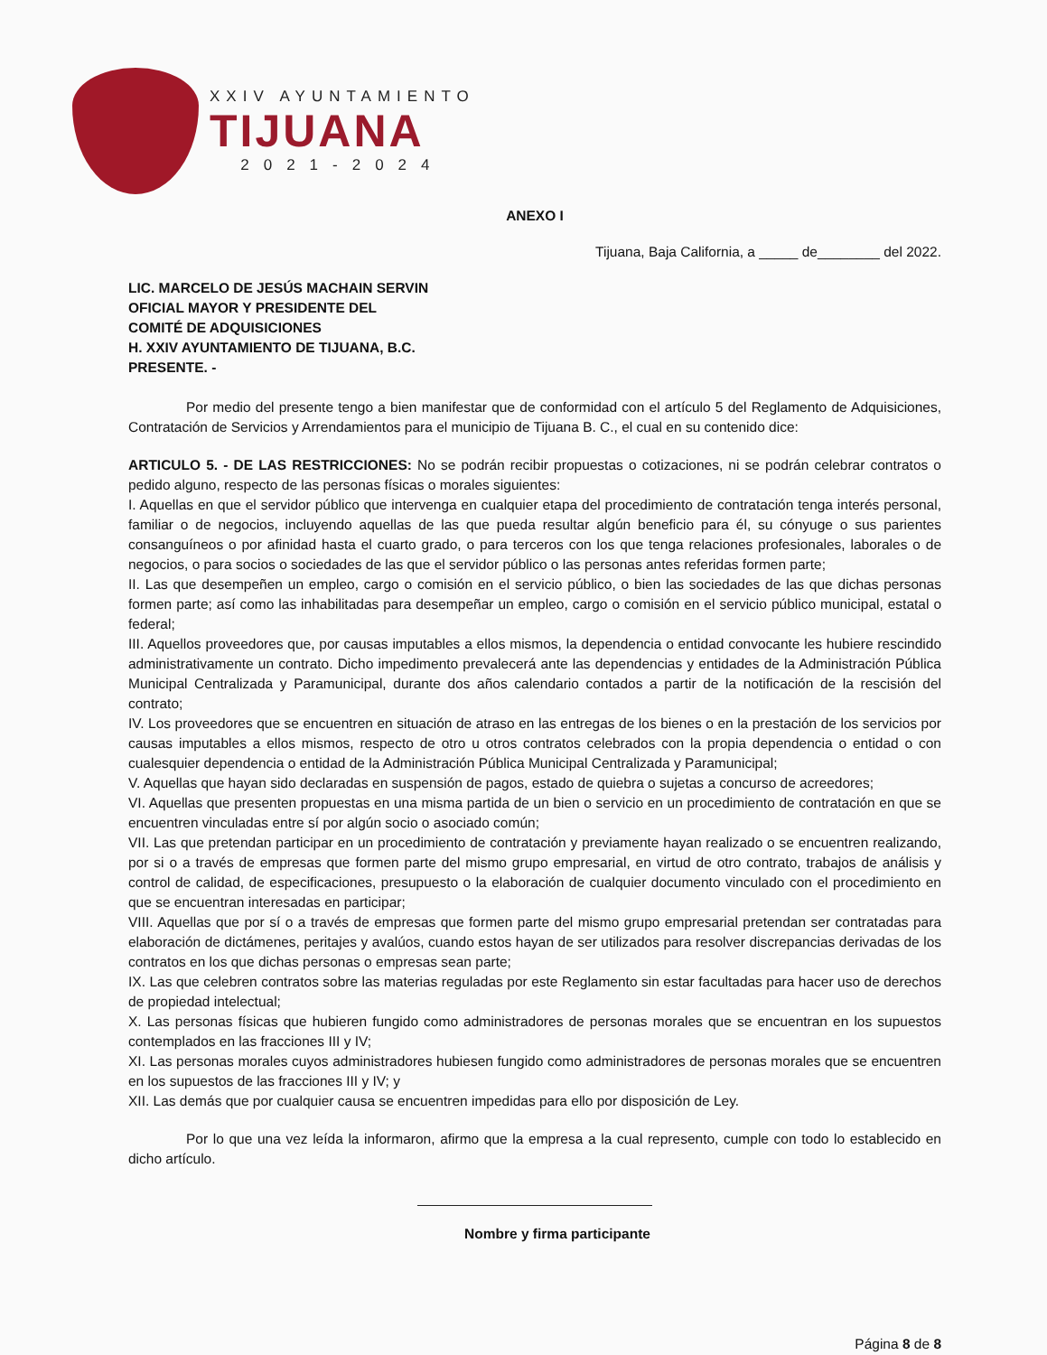XXIV AYUNTAMIENTO
TIJUANA
2021-2024
ANEXO I
Tijuana, Baja California, a _____ de________ del 2022.
LIC. MARCELO DE JESÚS MACHAIN SERVIN
OFICIAL MAYOR Y PRESIDENTE DEL
COMITÉ DE ADQUISICIONES
H. XXIV AYUNTAMIENTO DE TIJUANA, B.C.
PRESENTE. -
Por medio del presente tengo a bien manifestar que de conformidad con el artículo 5 del Reglamento de Adquisiciones, Contratación de Servicios y Arrendamientos para el municipio de Tijuana B. C., el cual en su contenido dice:
ARTICULO 5. - DE LAS RESTRICCIONES: No se podrán recibir propuestas o cotizaciones, ni se podrán celebrar contratos o pedido alguno, respecto de las personas físicas o morales siguientes:
I. Aquellas en que el servidor público que intervenga en cualquier etapa del procedimiento de contratación tenga interés personal, familiar o de negocios, incluyendo aquellas de las que pueda resultar algún beneficio para él, su cónyuge o sus parientes consanguíneos o por afinidad hasta el cuarto grado, o para terceros con los que tenga relaciones profesionales, laborales o de negocios, o para socios o sociedades de las que el servidor público o las personas antes referidas formen parte;
II. Las que desempeñen un empleo, cargo o comisión en el servicio público, o bien las sociedades de las que dichas personas formen parte; así como las inhabilitadas para desempeñar un empleo, cargo o comisión en el servicio público municipal, estatal o federal;
III. Aquellos proveedores que, por causas imputables a ellos mismos, la dependencia o entidad convocante les hubiere rescindido administrativamente un contrato. Dicho impedimento prevalecerá ante las dependencias y entidades de la Administración Pública Municipal Centralizada y Paramunicipal, durante dos años calendario contados a partir de la notificación de la rescisión del contrato;
IV. Los proveedores que se encuentren en situación de atraso en las entregas de los bienes o en la prestación de los servicios por causas imputables a ellos mismos, respecto de otro u otros contratos celebrados con la propia dependencia o entidad o con cualesquier dependencia o entidad de la Administración Pública Municipal Centralizada y Paramunicipal;
V. Aquellas que hayan sido declaradas en suspensión de pagos, estado de quiebra o sujetas a concurso de acreedores;
VI. Aquellas que presenten propuestas en una misma partida de un bien o servicio en un procedimiento de contratación en que se encuentren vinculadas entre sí por algún socio o asociado común;
VII. Las que pretendan participar en un procedimiento de contratación y previamente hayan realizado o se encuentren realizando, por si o a través de empresas que formen parte del mismo grupo empresarial, en virtud de otro contrato, trabajos de análisis y control de calidad, de especificaciones, presupuesto o la elaboración de cualquier documento vinculado con el procedimiento en que se encuentran interesadas en participar;
VIII. Aquellas que por sí o a través de empresas que formen parte del mismo grupo empresarial pretendan ser contratadas para elaboración de dictámenes, peritajes y avalúos, cuando estos hayan de ser utilizados para resolver discrepancias derivadas de los contratos en los que dichas personas o empresas sean parte;
IX. Las que celebren contratos sobre las materias reguladas por este Reglamento sin estar facultadas para hacer uso de derechos de propiedad intelectual;
X. Las personas físicas que hubieren fungido como administradores de personas morales que se encuentran en los supuestos contemplados en las fracciones III y IV;
XI. Las personas morales cuyos administradores hubiesen fungido como administradores de personas morales que se encuentren en los supuestos de las fracciones III y IV; y
XII. Las demás que por cualquier causa se encuentren impedidas para ello por disposición de Ley.
Por lo que una vez leída la informaron, afirmo que la empresa a la cual represento, cumple con todo lo establecido en dicho artículo.
Nombre y firma participante
Página 8 de 8